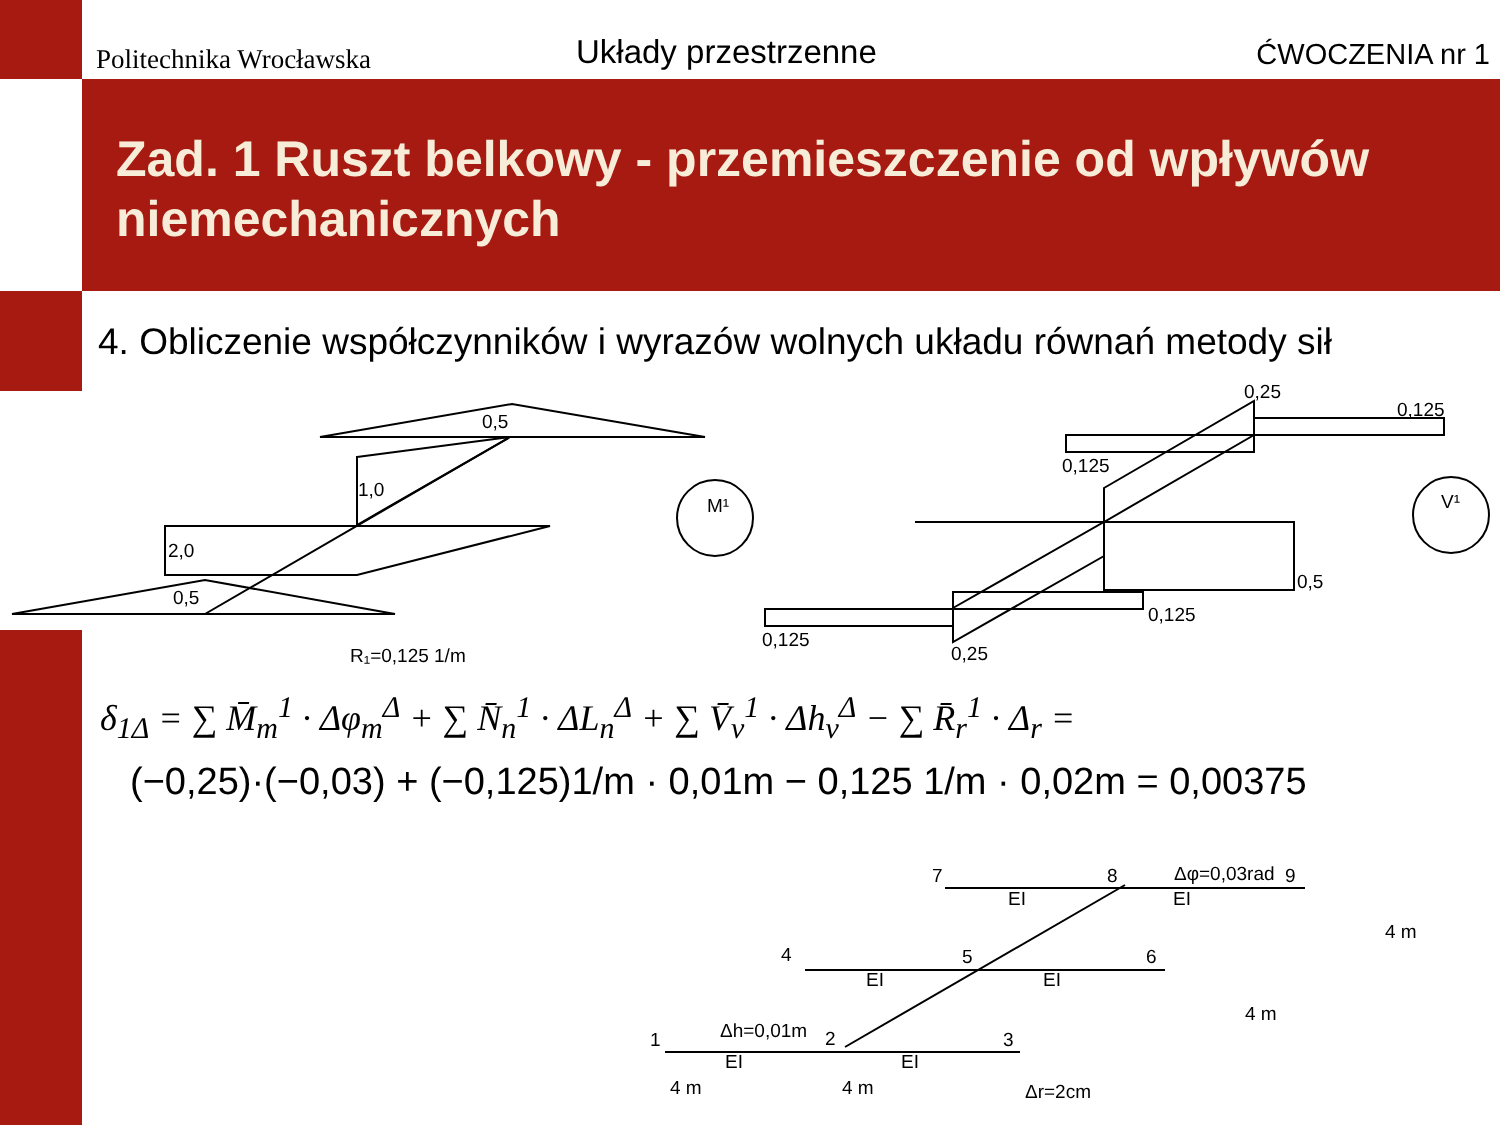Politechnika Wrocławska
Układy przestrzenne
ĆWOCZENIA nr 1
Zad. 1 Ruszt belkowy - przemieszczenie od wpływów niemechanicznych
4. Obliczenie współczynników i wyrazów wolnych układu równań metody sił
0,5
1,0
2,0
0,5
R₁=0,125 1/m
M¹
0,25
0,125
0,125
0,5
0,125
0,125
0,25
V¹
7
8
9
Δφ=0,03rad
EI
EI
4
5
6
EI
EI
1
2
3
Δh=0,01m
EI
EI
4 m
4 m
Δr=2cm
4 m
4 m
δ<sub>1Δ</sub> = ∑ M̄<sub>m</sub><sup>1</sup> · Δφ<sub>m</sub><sup>Δ</sup> + ∑ N̄<sub>n</sub><sup>1</sup> · ΔL<sub>n</sub><sup>Δ</sup> + ∑ V̄<sub>v</sub><sup>1</sup> · Δh<sub>v</sub><sup>Δ</sup> − ∑ R̄<sub>r</sub><sup>1</sup> · Δ<sub>r</sub> =
(−0,25)·(−0,03) + (−0,125)1/m · 0,01m − 0,125 1/m · 0,02m = 0,00375